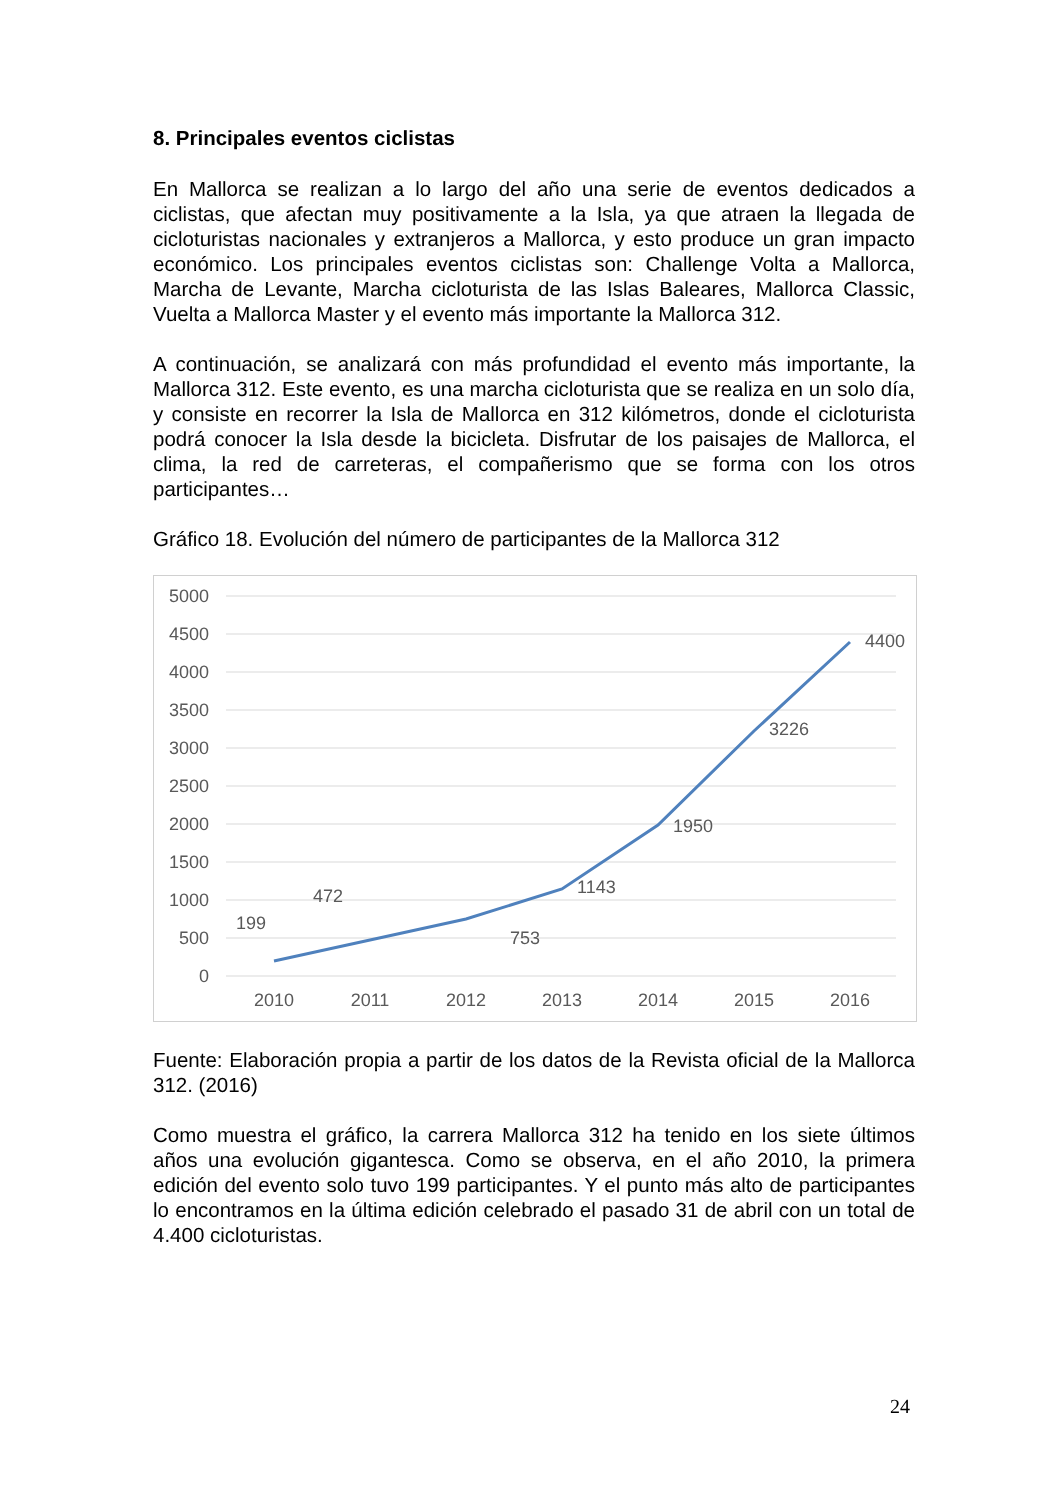8. Principales eventos ciclistas
En Mallorca se realizan a lo largo del año una serie de eventos dedicados a ciclistas, que afectan muy positivamente a la Isla, ya que atraen la llegada de cicloturistas nacionales y extranjeros a Mallorca, y esto produce un gran impacto económico. Los principales eventos ciclistas son: Challenge Volta a Mallorca, Marcha de Levante, Marcha cicloturista de las Islas Baleares, Mallorca Classic, Vuelta a Mallorca Master y el evento más importante la Mallorca 312.
A continuación, se analizará con más profundidad el evento más importante, la Mallorca 312. Este evento, es una marcha cicloturista que se realiza en un solo día, y consiste en recorrer la Isla de Mallorca en 312 kilómetros, donde el cicloturista podrá conocer la Isla desde la bicicleta. Disfrutar de los paisajes de Mallorca, el clima, la red de carreteras, el compañerismo que se forma con los otros participantes…
Gráfico 18. Evolución del número de participantes de la Mallorca 312
5000
4500
4000
3500
3000
2500
2000
1500
1000
500
0
2010
2011
2012
2013
2014
2015
2016
199
472
753
1143
1950
3226
4400
Fuente: Elaboración propia a partir de los datos de la Revista oficial de la Mallorca 312. (2016)
Como muestra el gráfico, la carrera Mallorca 312 ha tenido en los siete últimos años una evolución gigantesca. Como se observa, en el año 2010, la primera edición del evento solo tuvo 199 participantes. Y el punto más alto de participantes lo encontramos en la última edición celebrado el pasado 31 de abril con un total de 4.400 cicloturistas.
24